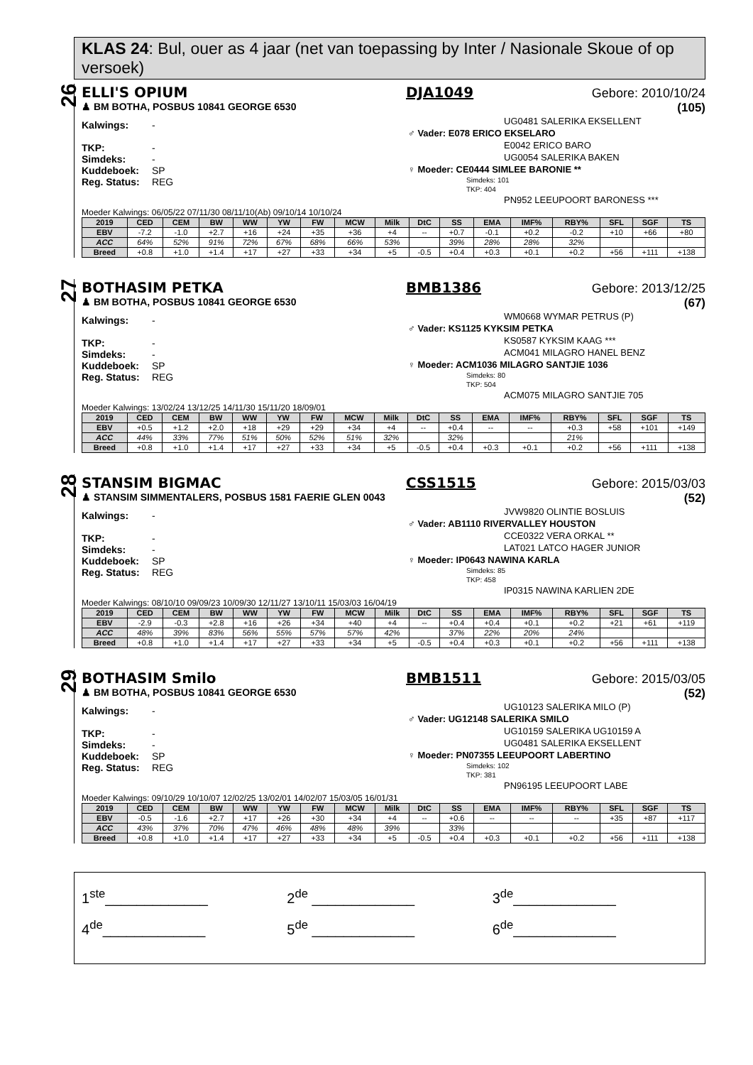KLAS 24: Bul, ouer as 4 jaar (net van toepassing by Inter / Nasionale Skoue of op versoek)
26
ELLI'S OPIUM DJA1049 Gebore: 2010/10/24
♟ BM BOTHA, POSBUS 10841 GEORGE 6530 (105)
Kalwings: -
TKP: -
Simdeks: -
Kuddeboek: SP
Reg. Status: REG
UG0481 SALERIKA EKSELLENT
♂ Vader: E078 ERICO EKSELARO
E0042 ERICO BARO
UG0054 SALERIKA BAKEN
♀ Moeder: CE0444 SIMLEE BARONIE **
Simdeks: 101
TKP: 404
PN952 LEEUPOORT BARONESS ***
Moeder Kalwings: 06/05/22 07/11/30 08/11/10(Ab) 09/10/14 10/10/24
| 2019 | CED | CEM | BW | WW | YW | FW | MCW | Milk | DtC | SS | EMA | IMF% | RBY% | SFL | SGF | TS |
| --- | --- | --- | --- | --- | --- | --- | --- | --- | --- | --- | --- | --- | --- | --- | --- | --- |
| EBV | -7.2 | -1.0 | +2.7 | +16 | +24 | +35 | +36 | +4 | -- | +0.7 | -0.1 | +0.2 | -0.2 | +10 | +66 | +80 |
| ACC | 64% | 52% | 91% | 72% | 67% | 68% | 66% | 53% | | 39% | 28% | 28% | 32% | | | |
| Breed | +0.8 | +1.0 | +1.4 | +17 | +27 | +33 | +34 | +5 | -0.5 | +0.4 | +0.3 | +0.1 | +0.2 | +56 | +111 | +138 |
27
BOTHASIM PETKA BMB1386 Gebore: 2013/12/25
♟ BM BOTHA, POSBUS 10841 GEORGE 6530 (67)
Kalwings: -
TKP: -
Simdeks: -
Kuddeboek: SP
Reg. Status: REG
WM0668 WYMAR PETRUS (P)
♂ Vader: KS1125 KYKSIM PETKA
KS0587 KYKSIM KAAG ***
ACM041 MILAGRO HANEL BENZ
♀ Moeder: ACM1036 MILAGRO SANTJIE 1036
Simdeks: 80
TKP: 504
ACM075 MILAGRO SANTJIE 705
Moeder Kalwings: 13/02/24 13/12/25 14/11/30 15/11/20 18/09/01
| 2019 | CED | CEM | BW | WW | YW | FW | MCW | Milk | DtC | SS | EMA | IMF% | RBY% | SFL | SGF | TS |
| --- | --- | --- | --- | --- | --- | --- | --- | --- | --- | --- | --- | --- | --- | --- | --- | --- |
| EBV | +0.5 | +1.2 | +2.0 | +18 | +29 | +29 | +34 | +4 | -- | +0.4 | -- | -- | +0.3 | +58 | +101 | +149 |
| ACC | 44% | 33% | 77% | 51% | 50% | 52% | 51% | 32% | | 32% | | | 21% | | | |
| Breed | +0.8 | +1.0 | +1.4 | +17 | +27 | +33 | +34 | +5 | -0.5 | +0.4 | +0.3 | +0.1 | +0.2 | +56 | +111 | +138 |
28
STANSIM BIGMAC CSS1515 Gebore: 2015/03/03
♟ STANSIM SIMMENTALERS, POSBUS 1581 FAERIE GLEN 0043 (52)
Kalwings: -
TKP: -
Simdeks: -
Kuddeboek: SP
Reg. Status: REG
JVW9820 OLINTIE BOSLUIS
♂ Vader: AB1110 RIVERVALLEY HOUSTON
CCE0322 VERA ORKAL **
LAT021 LATCO HAGER JUNIOR
♀ Moeder: IP0643 NAWINA KARLA
Simdeks: 85
TKP: 458
IP0315 NAWINA KARLIEN 2DE
Moeder Kalwings: 08/10/10 09/09/23 10/09/30 12/11/27 13/10/11 15/03/03 16/04/19
| 2019 | CED | CEM | BW | WW | YW | FW | MCW | Milk | DtC | SS | EMA | IMF% | RBY% | SFL | SGF | TS |
| --- | --- | --- | --- | --- | --- | --- | --- | --- | --- | --- | --- | --- | --- | --- | --- | --- |
| EBV | -2.9 | -0.3 | +2.8 | +16 | +26 | +34 | +40 | +4 | -- | +0.4 | +0.4 | +0.1 | +0.2 | +21 | +61 | +119 |
| ACC | 48% | 39% | 83% | 56% | 55% | 57% | 57% | 42% | | 37% | 22% | 20% | 24% | | | |
| Breed | +0.8 | +1.0 | +1.4 | +17 | +27 | +33 | +34 | +5 | -0.5 | +0.4 | +0.3 | +0.1 | +0.2 | +56 | +111 | +138 |
29
BOTHASIM Smilo BMB1511 Gebore: 2015/03/05
♟ BM BOTHA, POSBUS 10841 GEORGE 6530 (52)
Kalwings: -
TKP: -
Simdeks: -
Kuddeboek: SP
Reg. Status: REG
UG10123 SALERIKA MILO (P)
♂ Vader: UG12148 SALERIKA SMILO
UG10159 SALERIKA UG10159 A
UG0481 SALERIKA EKSELLENT
♀ Moeder: PN07355 LEEUPOORT LABERTINO
Simdeks: 102
TKP: 381
PN96195 LEEUPOORT LABE
Moeder Kalwings: 09/10/29 10/10/07 12/02/25 13/02/01 14/02/07 15/03/05 16/01/31
| 2019 | CED | CEM | BW | WW | YW | FW | MCW | Milk | DtC | SS | EMA | IMF% | RBY% | SFL | SGF | TS |
| --- | --- | --- | --- | --- | --- | --- | --- | --- | --- | --- | --- | --- | --- | --- | --- | --- |
| EBV | -0.5 | -1.6 | +2.7 | +17 | +26 | +30 | +34 | +4 | -- | +0.6 | -- | -- | -- | +35 | +87 | +117 |
| ACC | 43% | 37% | 70% | 47% | 46% | 48% | 48% | 39% | | 33% | | | | | | |
| Breed | +0.8 | +1.0 | +1.4 | +17 | +27 | +33 | +34 | +5 | -0.5 | +0.4 | +0.3 | +0.1 | +0.2 | +56 | +111 | +138 |
1<sup>ste</sup>_____________
2<sup>de</sup> _____________
3<sup>de</sup>_____________
4<sup>de</sup>_____________
5<sup>de</sup> _____________
6<sup>de</sup>_____________